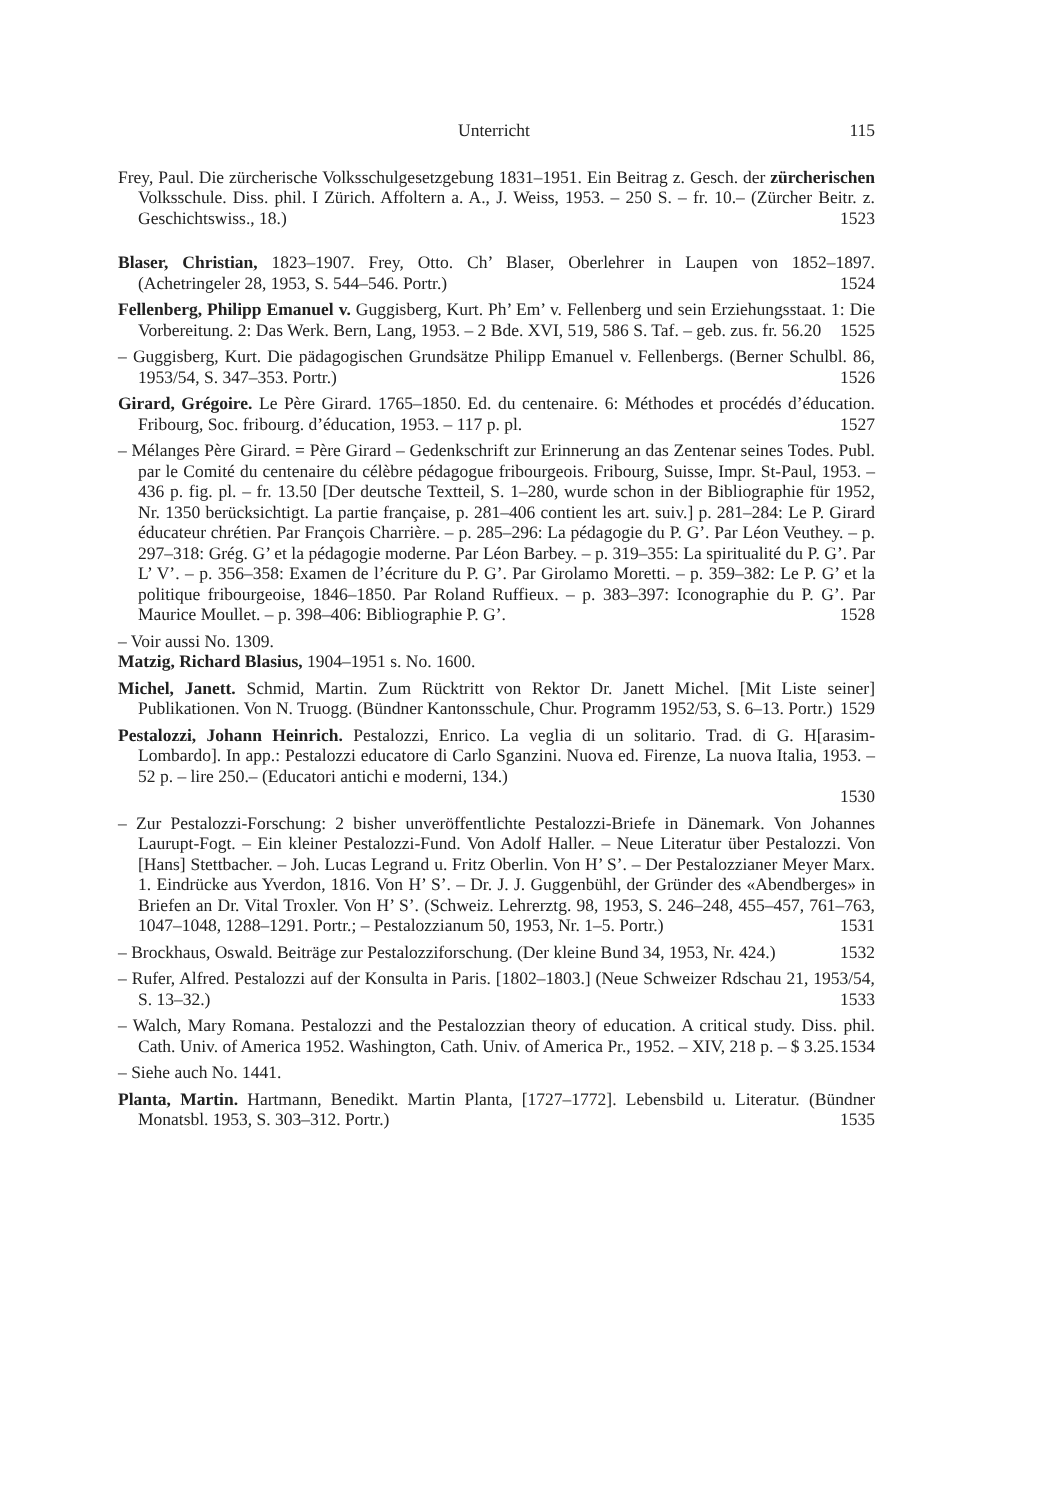Unterricht 115
Frey, Paul. Die zürcherische Volksschulgesetzgebung 1831–1951. Ein Beitrag z. Gesch. der zürcherischen Volksschule. Diss. phil. I Zürich. Affoltern a. A., J. Weiss, 1953. – 250 S. – fr. 10.– (Zürcher Beitr. z. Geschichtswiss., 18.) 1523
Blaser, Christian, 1823–1907. Frey, Otto. Ch’ Blaser, Oberlehrer in Laupen von 1852–1897. (Achetringeler 28, 1953, S. 544–546. Portr.) 1524
Fellenberg, Philipp Emanuel v. Guggisberg, Kurt. Ph’ Em’ v. Fellenberg und sein Erziehungsstaat. 1: Die Vorbereitung. 2: Das Werk. Bern, Lang, 1953. – 2 Bde. XVI, 519, 586 S. Taf. – geb. zus. fr. 56.20 1525
– Guggisberg, Kurt. Die pädagogischen Grundsätze Philipp Emanuel v. Fellenbergs. (Berner Schulbl. 86, 1953/54, S. 347–353. Portr.) 1526
Girard, Grégoire. Le Père Girard. 1765–1850. Ed. du centenaire. 6: Méthodes et procédés d’éducation. Fribourg, Soc. fribourg. d’éducation, 1953. – 117 p. pl. 1527
– Mélanges Père Girard. = Père Girard – Gedenkschrift zur Erinnerung an das Zentenar seines Todes. Publ. par le Comité du centenaire du célèbre pédagogue fribourgeois. Fribourg, Suisse, Impr. St-Paul, 1953. – 436 p. fig. pl. – fr. 13.50 [Der deutsche Textteil, S. 1–280, wurde schon in der Bibliographie für 1952, Nr. 1350 berücksichtigt. La partie française, p. 281–406 contient les art. suiv.] p. 281–284: Le P. Girard éducateur chrétien. Par François Charrière. – p. 285–296: La pédagogie du P. G’. Par Léon Veuthey. – p. 297–318: Grég. G’ et la pédagogie moderne. Par Léon Barbey. – p. 319–355: La spiritualité du P. G’. Par L’ V’. – p. 356–358: Examen de l’écriture du P. G’. Par Girolamo Moretti. – p. 359–382: Le P. G’ et la politique fribourgeoise, 1846–1850. Par Roland Ruffieux. – p. 383–397: Iconographie du P. G’. Par Maurice Moullet. – p. 398–406: Bibliographie P. G’. 1528
– Voir aussi No. 1309.
Matzig, Richard Blasius, 1904–1951 s. No. 1600.
Michel, Janett. Schmid, Martin. Zum Rücktritt von Rektor Dr. Janett Michel. [Mit Liste seiner] Publikationen. Von N. Truogg. (Bündner Kantonsschule, Chur. Programm 1952/53, S. 6–13. Portr.) 1529
Pestalozzi, Johann Heinrich. Pestalozzi, Enrico. La veglia di un solitario. Trad. di G. H[arasim-Lombardo]. In app.: Pestalozzi educatore di Carlo Sganzini. Nuova ed. Firenze, La nuova Italia, 1953. – 52 p. – lire 250.– (Educatori antichi e moderni, 134.)
1530
– Zur Pestalozzi-Forschung: 2 bisher unveröffentlichte Pestalozzi-Briefe in Dänemark. Von Johannes Laurupt-Fogt. – Ein kleiner Pestalozzi-Fund. Von Adolf Haller. – Neue Literatur über Pestalozzi. Von [Hans] Stettbacher. – Joh. Lucas Legrand u. Fritz Oberlin. Von H’ S’. – Der Pestalozzianer Meyer Marx. 1. Eindrücke aus Yverdon, 1816. Von H’ S’. – Dr. J. J. Guggenbühl, der Gründer des «Abendberges» in Briefen an Dr. Vital Troxler. Von H’ S’. (Schweiz. Lehrerztg. 98, 1953, S. 246–248, 455–457, 761–763, 1047–1048, 1288–1291. Portr.; – Pestalozzianum 50, 1953, Nr. 1–5. Portr.) 1531
– Brockhaus, Oswald. Beiträge zur Pestalozziforschung. (Der kleine Bund 34, 1953, Nr. 424.) 1532
– Rufer, Alfred. Pestalozzi auf der Konsulta in Paris. [1802–1803.] (Neue Schweizer Rdschau 21, 1953/54, S. 13–32.) 1533
– Walch, Mary Romana. Pestalozzi and the Pestalozzian theory of education. A critical study. Diss. phil. Cath. Univ. of America 1952. Washington, Cath. Univ. of America Pr., 1952. – XIV, 218 p. – $ 3.25. 1534
– Siehe auch No. 1441.
Planta, Martin. Hartmann, Benedikt. Martin Planta, [1727–1772]. Lebensbild u. Literatur. (Bündner Monatsbl. 1953, S. 303–312. Portr.) 1535